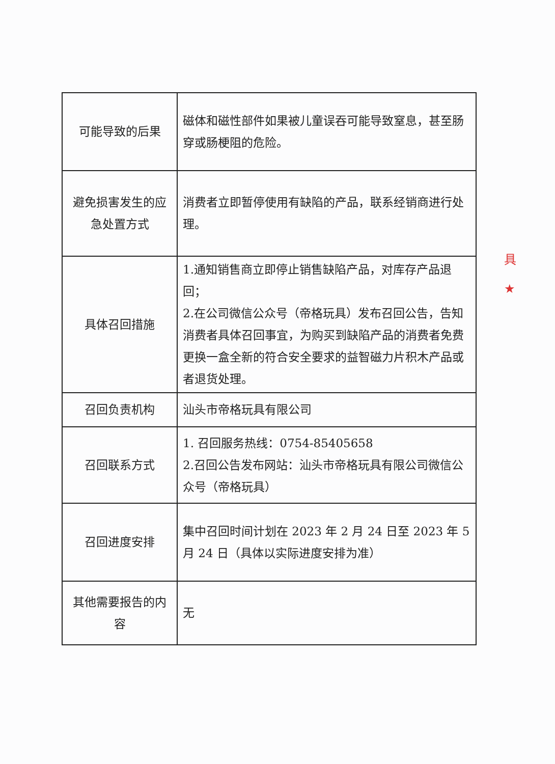| 可能导致的后果 | 磁体和磁性部件如果被儿童误吞可能导致窒息，甚至肠穿或肠梗阻的危险。 |
| 避免损害发生的应急处置方式 | 消费者立即暂停使用有缺陷的产品，联系经销商进行处理。 |
| 具体召回措施 | 1.通知销售商立即停止销售缺陷产品，对库存产品退回； 2.在公司微信公众号（帝格玩具）发布召回公告，告知消费者具体召回事宜，为购买到缺陷产品的消费者免费更换一盒全新的符合安全要求的益智磁力片积木产品或者退货处理。 |
| 召回负责机构 | 汕头市帝格玩具有限公司 |
| 召回联系方式 | 1. 召回服务热线：0754-85405658 2.召回公告发布网站：汕头市帝格玩具有限公司微信公众号（帝格玩具） |
| 召回进度安排 | 集中召回时间计划在 2023 年 2 月 24 日至 2023 年 5 月 24 日（具体以实际进度安排为准） |
| 其他需要报告的内容 | 无 |
具
★